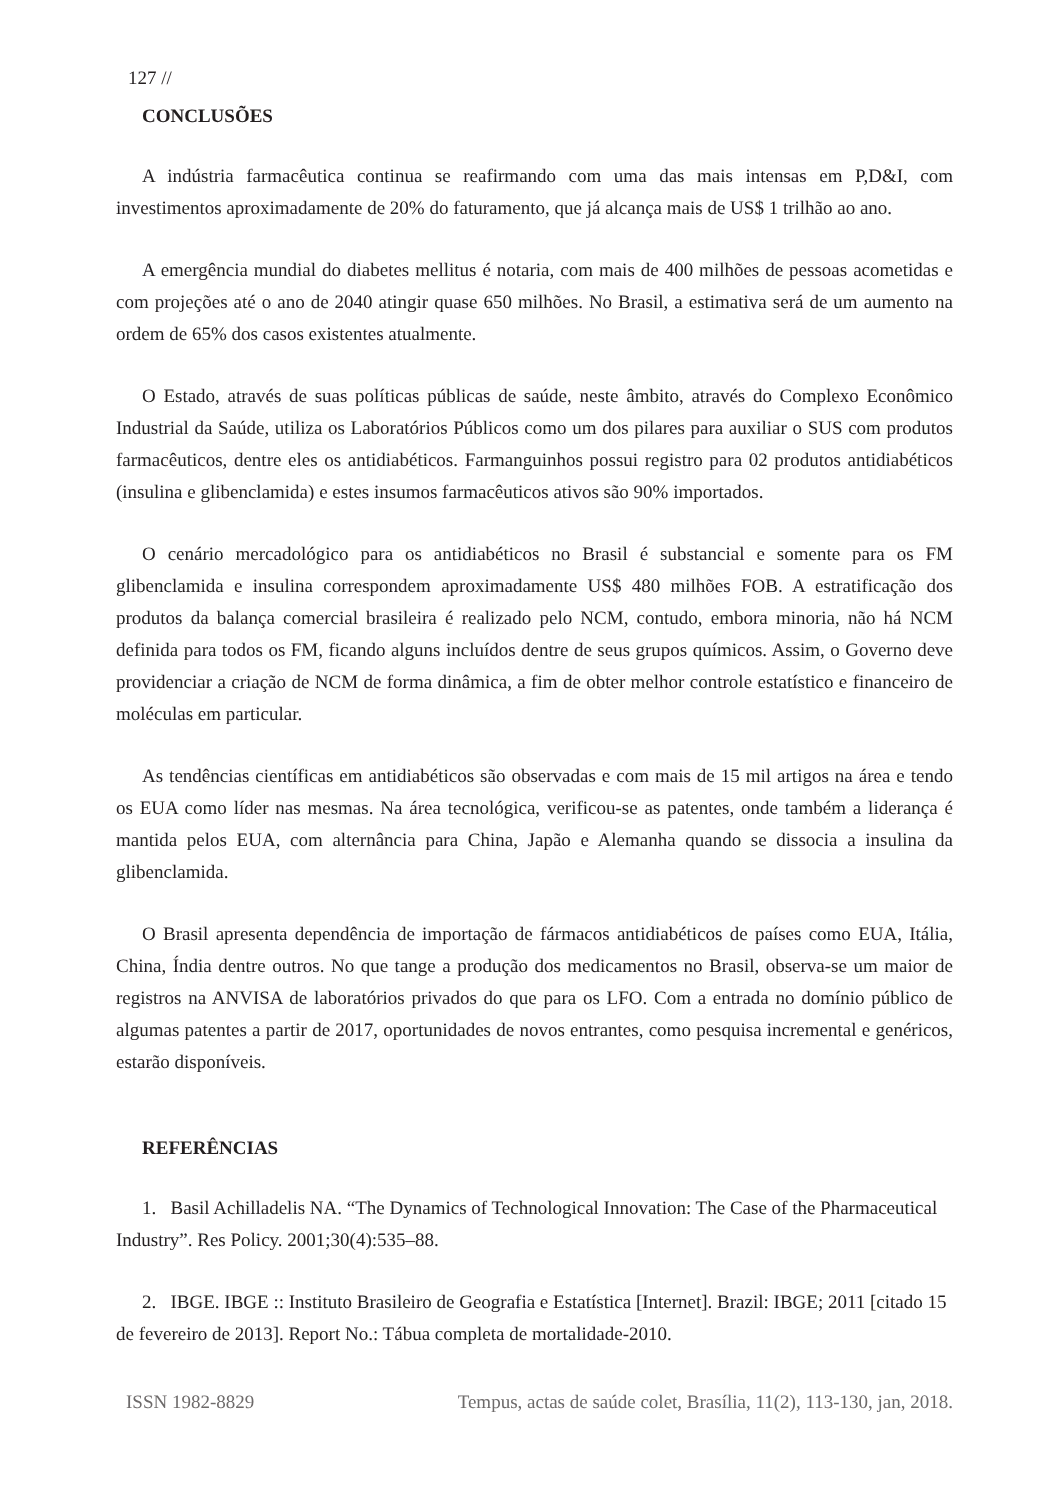127 //
CONCLUSÕES
A indústria farmacêutica continua se reafirmando com uma das mais intensas em P,D&I, com investimentos aproximadamente de 20% do faturamento, que já alcança mais de US$ 1 trilhão ao ano.
A emergência mundial do diabetes mellitus é notaria, com mais de 400 milhões de pessoas acometidas e com projeções até o ano de 2040 atingir quase 650 milhões. No Brasil, a estimativa será de um aumento na ordem de 65% dos casos existentes atualmente.
O Estado, através de suas políticas públicas de saúde, neste âmbito, através do Complexo Econômico Industrial da Saúde, utiliza os Laboratórios Públicos como um dos pilares para auxiliar o SUS com produtos farmacêuticos, dentre eles os antidiabéticos. Farmanguinhos possui registro para 02 produtos antidiabéticos (insulina e glibenclamida) e estes insumos farmacêuticos ativos são 90% importados.
O cenário mercadológico para os antidiabéticos no Brasil é substancial e somente para os FM glibenclamida e insulina correspondem aproximadamente US$ 480 milhões FOB. A estratificação dos produtos da balança comercial brasileira é realizado pelo NCM, contudo, embora minoria, não há NCM definida para todos os FM, ficando alguns incluídos dentre de seus grupos químicos. Assim, o Governo deve providenciar a criação de NCM de forma dinâmica, a fim de obter melhor controle estatístico e financeiro de moléculas em particular.
As tendências científicas em antidiabéticos são observadas e com mais de 15 mil artigos na área e tendo os EUA como líder nas mesmas. Na área tecnológica, verificou-se as patentes, onde também a liderança é mantida pelos EUA, com alternância para China, Japão e Alemanha quando se dissocia a insulina da glibenclamida.
O Brasil apresenta dependência de importação de fármacos antidiabéticos de países como EUA, Itália, China, Índia dentre outros. No que tange a produção dos medicamentos no Brasil, observa-se um maior de registros na ANVISA de laboratórios privados do que para os LFO. Com a entrada no domínio público de algumas patentes a partir de 2017, oportunidades de novos entrantes, como pesquisa incremental e genéricos, estarão disponíveis.
REFERÊNCIAS
1. Basil Achilladelis NA. “The Dynamics of Technological Innovation: The Case of the Pharmaceutical Industry”. Res Policy. 2001;30(4):535–88.
2. IBGE. IBGE :: Instituto Brasileiro de Geografia e Estatística [Internet]. Brazil: IBGE; 2011 [citado 15 de fevereiro de 2013]. Report No.: Tábua completa de mortalidade-2010.
ISSN 1982-8829 Tempus, actas de saúde colet, Brasília, 11(2), 113-130, jan, 2018.